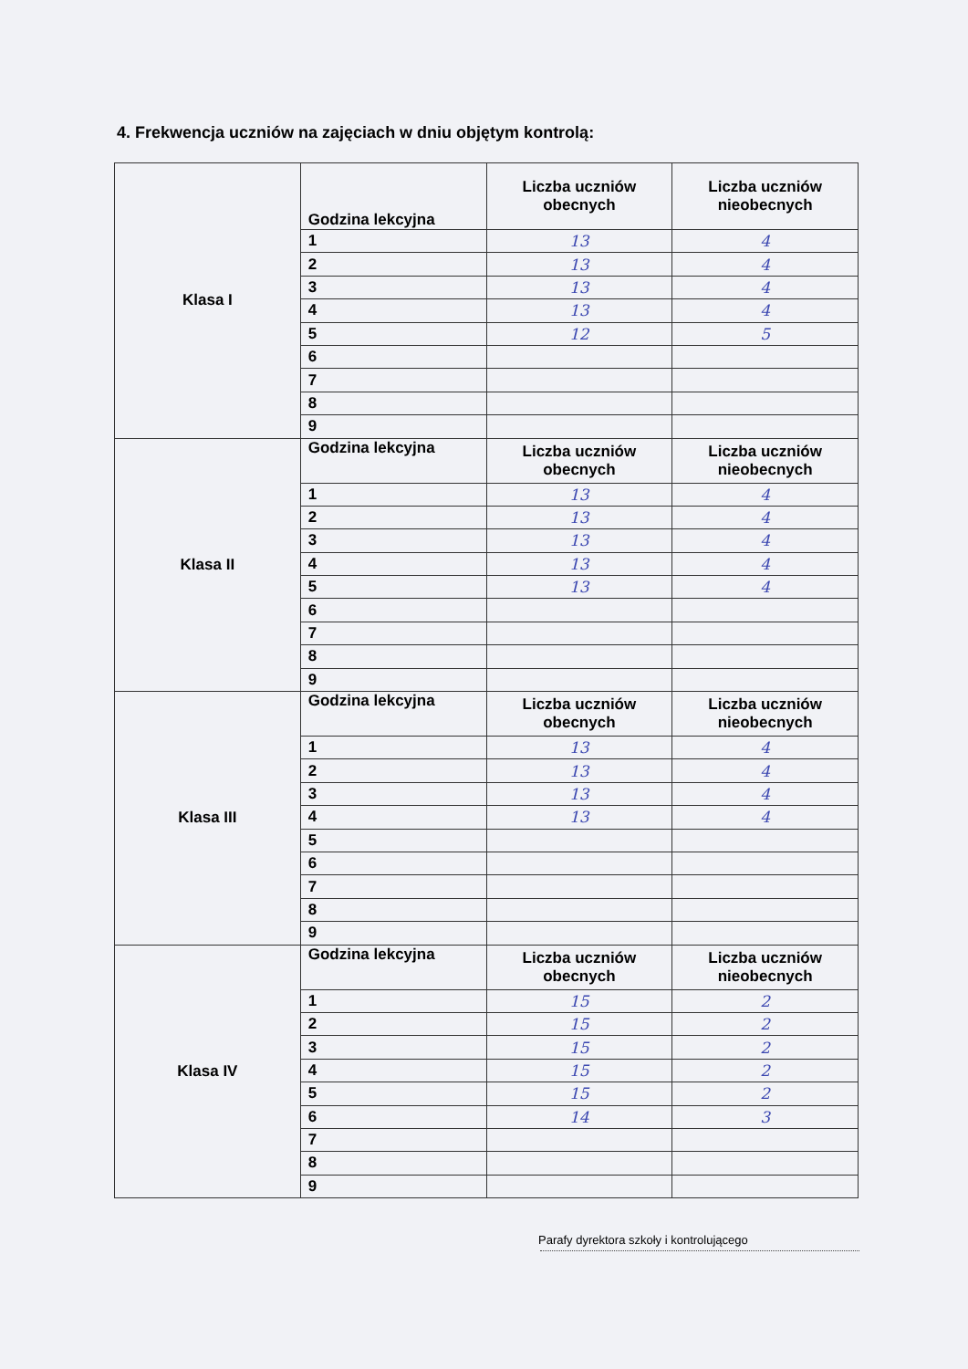4. Frekwencja uczniów na zajęciach w dniu objętym kontrolą:
| Klasa I | Godzina lekcyjna | Liczba uczniów obecnych | Liczba uczniów nieobecnych |
| | 1 | 13 | 4 |
| | 2 | 13 | 4 |
| | 3 | 13 | 4 |
| | 4 | 13 | 4 |
| | 5 | 12 | 5 |
| | 6 | | |
| | 7 | | |
| | 8 | | |
| | 9 | | |
| Klasa II | Godzina lekcyjna | Liczba uczniów obecnych | Liczba uczniów nieobecnych |
| | 1 | 13 | 4 |
| | 2 | 13 | 4 |
| | 3 | 13 | 4 |
| | 4 | 13 | 4 |
| | 5 | 13 | 4 |
| | 6 | | |
| | 7 | | |
| | 8 | | |
| | 9 | | |
| Klasa III | Godzina lekcyjna | Liczba uczniów obecnych | Liczba uczniów nieobecnych |
| | 1 | 13 | 4 |
| | 2 | 13 | 4 |
| | 3 | 13 | 4 |
| | 4 | 13 | 4 |
| | 5 | | |
| | 6 | | |
| | 7 | | |
| | 8 | | |
| | 9 | | |
| Klasa IV | Godzina lekcyjna | Liczba uczniów obecnych | Liczba uczniów nieobecnych |
| | 1 | 15 | 2 |
| | 2 | 15 | 2 |
| | 3 | 15 | 2 |
| | 4 | 15 | 2 |
| | 5 | 15 | 2 |
| | 6 | 14 | 3 |
| | 7 | | |
| | 8 | | |
| | 9 | | |
Parafy dyrektora szkoły i kontrolującego